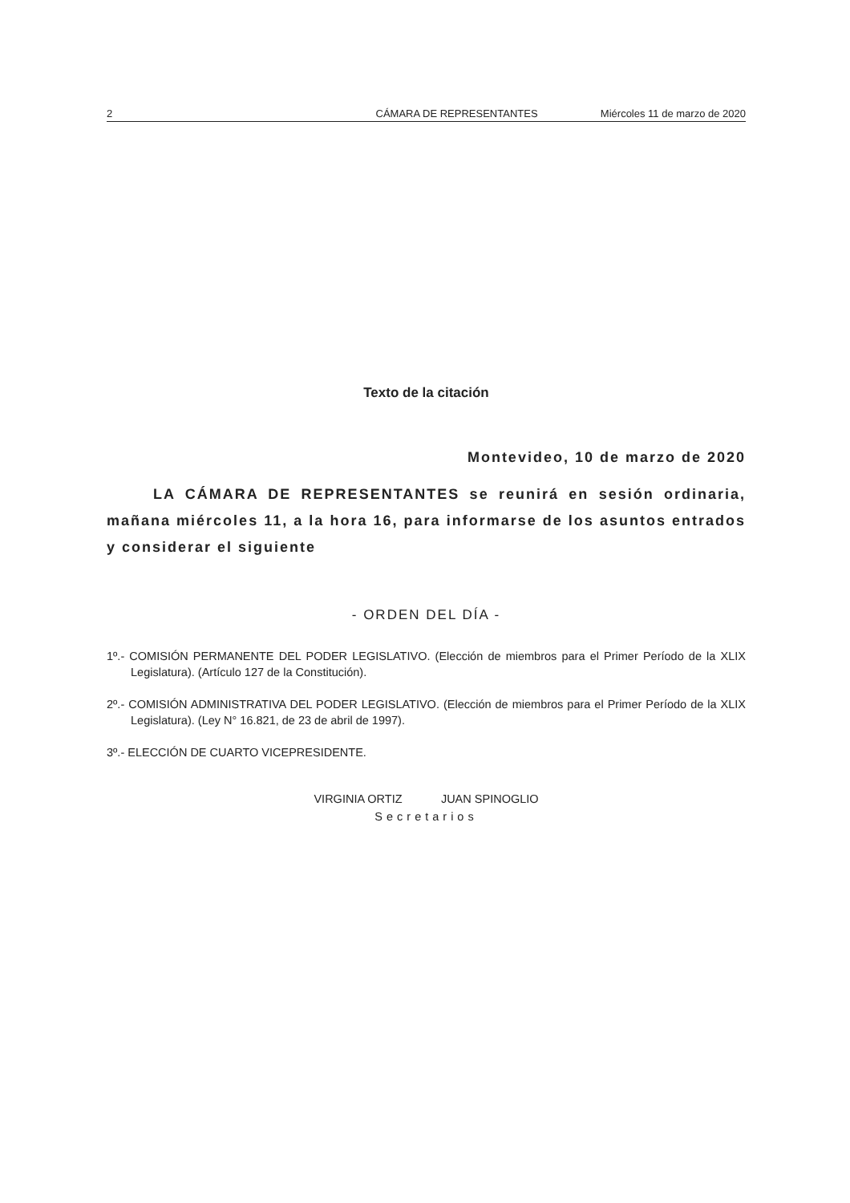2 CÁMARA DE REPRESENTANTES Miércoles 11 de marzo de 2020
Texto de la citación
Montevideo, 10 de marzo de 2020
LA CÁMARA DE REPRESENTANTES se reunirá en sesión ordinaria, mañana miércoles 11, a la hora 16, para informarse de los asuntos entrados y considerar el siguiente
- ORDEN DEL DÍA -
1º.- COMISIÓN PERMANENTE DEL PODER LEGISLATIVO. (Elección de miembros para el Primer Período de la XLIX Legislatura). (Artículo 127 de la Constitución).
2º.- COMISIÓN ADMINISTRATIVA DEL PODER LEGISLATIVO. (Elección de miembros para el Primer Período de la XLIX Legislatura). (Ley N° 16.821, de 23 de abril de 1997).
3º.- ELECCIÓN DE CUARTO VICEPRESIDENTE.
VIRGINIA ORTIZ JUAN SPINOGLIO
Secretarios